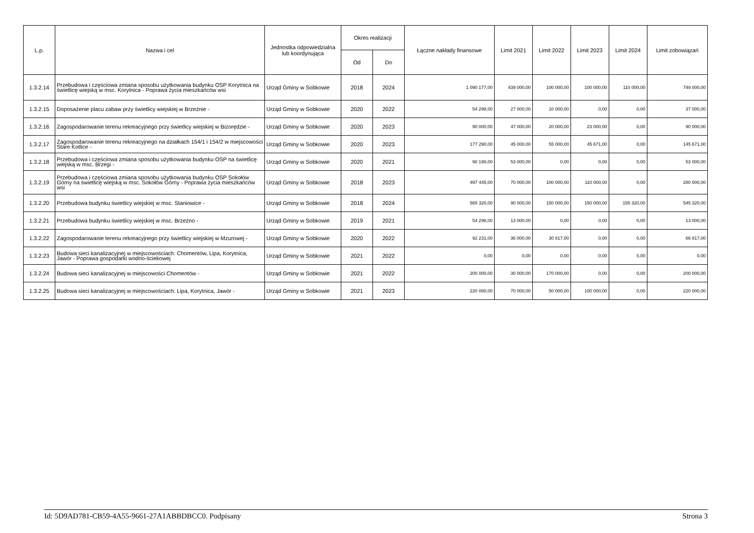| L.p. | Nazwa i cel | Jednostka odpowiedzialna lub koordynująca | Okres realizacji | | Łączne nakłady finansowe | Limit 2021 | Limit 2022 | Limit 2023 | Limit 2024 | Limit zobowiązań |
| --- | --- | --- | --- | --- | --- | --- | --- | --- | --- | --- |
| | | | Od | Do | | | | | | |
| 1.3.2.14 | Przebudowa i częściowa zmiana sposobu użytkowania budynku OSP Korytnica na świetlicę wiejską w msc. Korytnica - Poprawa życia mieszkańców wsi | Urząd Gminy w Sobkowie | 2018 | 2024 | 1 090 177,00 | 439 000,00 | 100 000,00 | 100 000,00 | 110 000,00 | 749 000,00 |
| 1.3.2.15 | Doposażenie placu zabaw przy świetlicy wiejskiej w Brzeźnie - | Urząd Gminy w Sobkowie | 2020 | 2022 | 54 298,00 | 27 000,00 | 10 000,00 | 0,00 | 0,00 | 37 000,00 |
| 1.3.2.16 | Zagospodarowanie terenu rekreacyjnego przy świetlicy wiejskiej w Bizorędzie - | Urząd Gminy w Sobkowie | 2020 | 2023 | 90 000,00 | 47 000,00 | 20 000,00 | 23 000,00 | 0,00 | 90 000,00 |
| 1.3.2.17 | Zagospodarowanie terenu rekreacyjnego na działkach 154/1 i 154/2 w miejscowości Stare Kotlice - | Urząd Gminy w Sobkowie | 2020 | 2023 | 177 290,00 | 45 000,00 | 55 000,00 | 45 671,00 | 0,00 | 145 671,00 |
| 1.3.2.18 | Przebudowa i częściowa zmiana sposobu użytkowania budynku OSP na świetlicę wiejską w msc. Brzegi - | Urząd Gminy w Sobkowie | 2020 | 2021 | 90 190,00 | 53 000,00 | 0,00 | 0,00 | 0,00 | 53 000,00 |
| 1.3.2.19 | Przebudowa i częściowa zmiana sposobu użytkowania budynku OSP Sokołów Górny na świetlicę wiejską w msc. Sokołów Górny - Poprawa życia mieszkańców wsi | Urząd Gminy w Sobkowie | 2018 | 2023 | 497 445,00 | 70 000,00 | 100 000,00 | 110 000,00 | 0,00 | 280 000,00 |
| 1.3.2.20 | Przebudowa budynku świetlicy wiejskiej w msc. Staniowice - | Urząd Gminy w Sobkowie | 2018 | 2024 | 565 320,00 | 90 000,00 | 150 000,00 | 150 000,00 | 155 320,00 | 545 320,00 |
| 1.3.2.21 | Przebudowa budynku świetlicy wiejskiej w msc. Brzeźno - | Urząd Gminy w Sobkowie | 2019 | 2021 | 54 298,00 | 13 000,00 | 0,00 | 0,00 | 0,00 | 13 000,00 |
| 1.3.2.22 | Zagospodarowanie terenu rekreacyjnego przy świetlicy wiejskiej w Mzurowej - | Urząd Gminy w Sobkowie | 2020 | 2022 | 92 231,00 | 36 000,00 | 30 817,00 | 0,00 | 0,00 | 66 817,00 |
| 1.3.2.23 | Budowa sieci kanalizacyjnej w miejscowościach: Chomentów, Lipa, Korytnica, Jawór - Poprawa gospodarki wodno-ściekowej | Urząd Gminy w Sobkowie | 2021 | 2022 | 0,00 | 0,00 | 0,00 | 0,00 | 0,00 | 0,00 |
| 1.3.2.24 | Budowa sieci kanalizacyjnej w miejscowości Chomentów - | Urząd Gminy w Sobkowie | 2021 | 2022 | 200 000,00 | 30 000,00 | 170 000,00 | 0,00 | 0,00 | 200 000,00 |
| 1.3.2.25 | Budowa sieci kanalizacyjnej w miejscowościach: Lipa, Korytnica, Jawór - | Urząd Gminy w Sobkowie | 2021 | 2023 | 220 000,00 | 70 000,00 | 50 000,00 | 100 000,00 | 0,00 | 220 000,00 |
Id: 5D9AD781-CB59-4A55-9661-27A1ABBDBCC0. Podpisany Strona 3